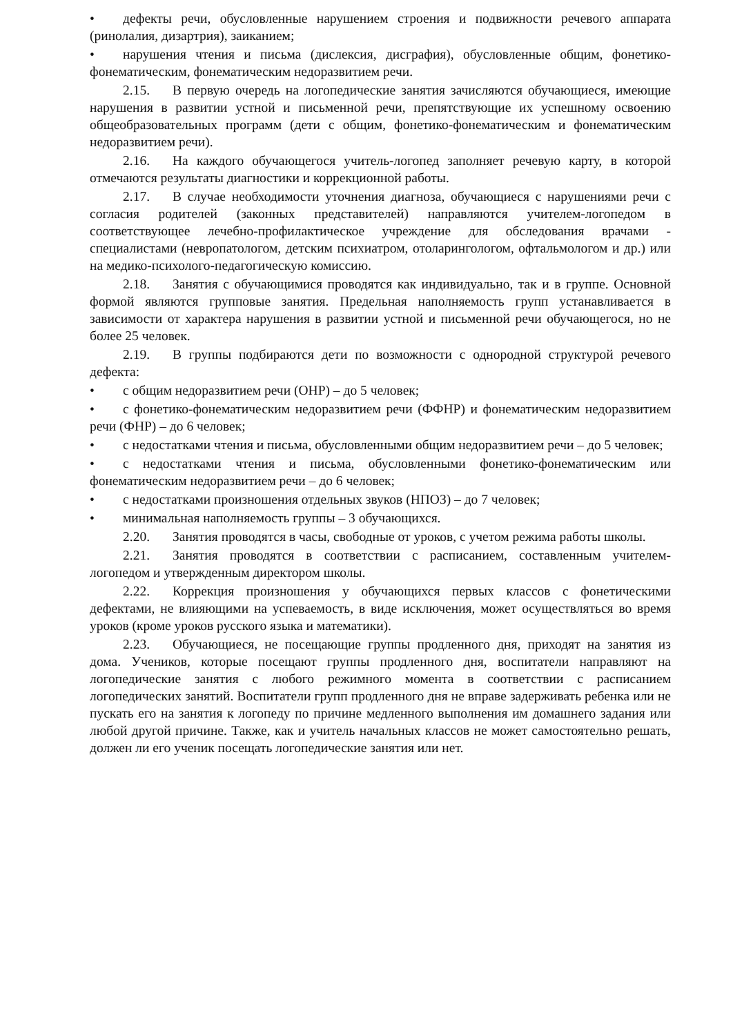• дефекты речи, обусловленные нарушением строения и подвижности речевого аппарата (ринолалия, дизартрия), заиканием;
• нарушения чтения и письма (дислексия, дисграфия), обусловленные общим, фонетико-фонематическим, фонематическим недоразвитием речи.
2.15. В первую очередь на логопедические занятия зачисляются обучающиеся, имеющие нарушения в развитии устной и письменной речи, препятствующие их успешному освоению общеобразовательных программ (дети с общим, фонетико-фонематическим и фонематическим недоразвитием речи).
2.16. На каждого обучающегося учитель-логопед заполняет речевую карту, в которой отмечаются результаты диагностики и коррекционной работы.
2.17. В случае необходимости уточнения диагноза, обучающиеся с нарушениями речи с согласия родителей (законных представителей) направляются учителем-логопедом в соответствующее лечебно-профилактическое учреждение для обследования врачами - специалистами (невропатологом, детским психиатром, отоларингологом, офтальмологом и др.) или на медико-психолого-педагогическую комиссию.
2.18. Занятия с обучающимися проводятся как индивидуально, так и в группе. Основной формой являются групповые занятия. Предельная наполняемость групп устанавливается в зависимости от характера нарушения в развитии устной и письменной речи обучающегося, но не более 25 человек.
2.19. В группы подбираются дети по возможности с однородной структурой речевого дефекта:
• с общим недоразвитием речи (ОНР) – до 5 человек;
• с фонетико-фонематическим недоразвитием речи (ФФНР) и фонематическим недоразвитием речи (ФНР) – до 6 человек;
• с недостатками чтения и письма, обусловленными общим недоразвитием речи – до 5 человек;
• с недостатками чтения и письма, обусловленными фонетико-фонематическим или фонематическим недоразвитием речи – до 6 человек;
• с недостатками произношения отдельных звуков (НПОЗ) – до 7 человек;
• минимальная наполняемость группы – 3 обучающихся.
2.20. Занятия проводятся в часы, свободные от уроков, с учетом режима работы школы.
2.21. Занятия проводятся в соответствии с расписанием, составленным учителем-логопедом и утвержденным директором школы.
2.22. Коррекция произношения у обучающихся первых классов с фонетическими дефектами, не влияющими на успеваемость, в виде исключения, может осуществляться во время уроков (кроме уроков русского языка и математики).
2.23. Обучающиеся, не посещающие группы продленного дня, приходят на занятия из дома. Учеников, которые посещают группы продленного дня, воспитатели направляют на логопедические занятия с любого режимного момента в соответствии с расписанием логопедических занятий. Воспитатели групп продленного дня не вправе задерживать ребенка или не пускать его на занятия к логопеду по причине медленного выполнения им домашнего задания или любой другой причине. Также, как и учитель начальных классов не может самостоятельно решать, должен ли его ученик посещать логопедические занятия или нет.